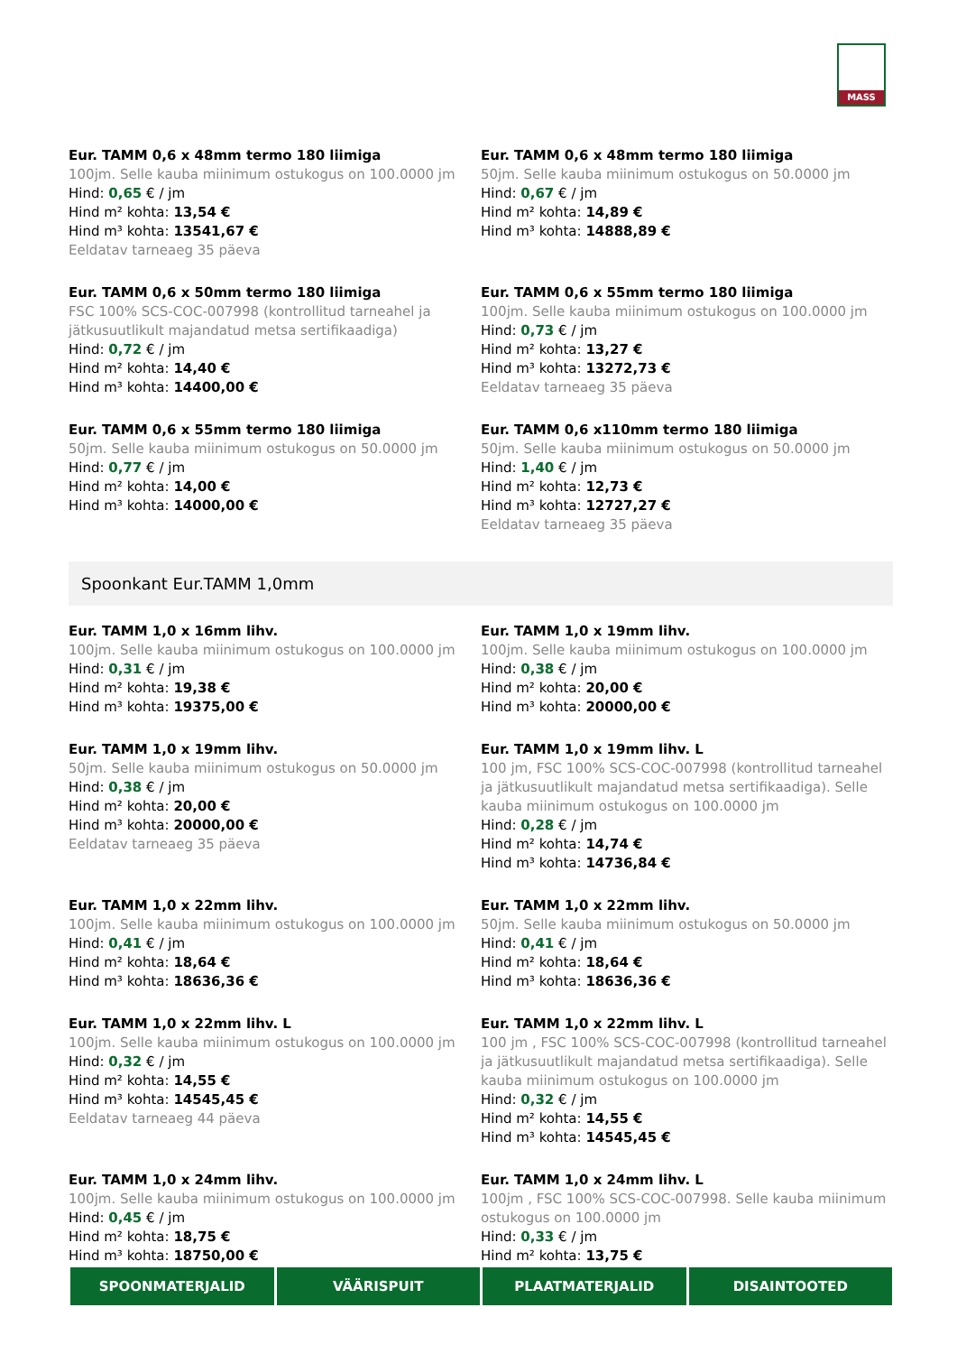MASS
Eur. TAMM 0,6 x 48mm termo 180 liimiga
100jm. Selle kauba miinimum ostukogus on 100.0000 jm
Hind: 0,65 € / jm
Hind m² kohta: 13,54 €
Hind m³ kohta: 13541,67 €
Eeldatav tarneaeg 35 päeva
Eur. TAMM 0,6 x 48mm termo 180 liimiga
50jm. Selle kauba miinimum ostukogus on 50.0000 jm
Hind: 0,67 € / jm
Hind m² kohta: 14,89 €
Hind m³ kohta: 14888,89 €
Eur. TAMM 0,6 x 50mm termo 180 liimiga
FSC 100% SCS-COC-007998 (kontrollitud tarneahel ja jätkusuutlikult majandatud metsa sertifikaadiga)
Hind: 0,72 € / jm
Hind m² kohta: 14,40 €
Hind m³ kohta: 14400,00 €
Eur. TAMM 0,6 x 55mm termo 180 liimiga
100jm. Selle kauba miinimum ostukogus on 100.0000 jm
Hind: 0,73 € / jm
Hind m² kohta: 13,27 €
Hind m³ kohta: 13272,73 €
Eeldatav tarneaeg 35 päeva
Eur. TAMM 0,6 x 55mm termo 180 liimiga
50jm. Selle kauba miinimum ostukogus on 50.0000 jm
Hind: 0,77 € / jm
Hind m² kohta: 14,00 €
Hind m³ kohta: 14000,00 €
Eur. TAMM 0,6 x110mm termo 180 liimiga
50jm. Selle kauba miinimum ostukogus on 50.0000 jm
Hind: 1,40 € / jm
Hind m² kohta: 12,73 €
Hind m³ kohta: 12727,27 €
Eeldatav tarneaeg 35 päeva
Spoonkant Eur.TAMM 1,0mm
Eur. TAMM 1,0 x 16mm lihv.
100jm. Selle kauba miinimum ostukogus on 100.0000 jm
Hind: 0,31 € / jm
Hind m² kohta: 19,38 €
Hind m³ kohta: 19375,00 €
Eur. TAMM 1,0 x 19mm lihv.
100jm. Selle kauba miinimum ostukogus on 100.0000 jm
Hind: 0,38 € / jm
Hind m² kohta: 20,00 €
Hind m³ kohta: 20000,00 €
Eur. TAMM 1,0 x 19mm lihv.
50jm. Selle kauba miinimum ostukogus on 50.0000 jm
Hind: 0,38 € / jm
Hind m² kohta: 20,00 €
Hind m³ kohta: 20000,00 €
Eeldatav tarneaeg 35 päeva
Eur. TAMM 1,0 x 19mm lihv. L
100 jm, FSC 100% SCS-COC-007998 (kontrollitud tarneahel ja jätkusuutlikult majandatud metsa sertifikaadiga). Selle kauba miinimum ostukogus on 100.0000 jm
Hind: 0,28 € / jm
Hind m² kohta: 14,74 €
Hind m³ kohta: 14736,84 €
Eur. TAMM 1,0 x 22mm lihv.
100jm. Selle kauba miinimum ostukogus on 100.0000 jm
Hind: 0,41 € / jm
Hind m² kohta: 18,64 €
Hind m³ kohta: 18636,36 €
Eur. TAMM 1,0 x 22mm lihv.
50jm. Selle kauba miinimum ostukogus on 50.0000 jm
Hind: 0,41 € / jm
Hind m² kohta: 18,64 €
Hind m³ kohta: 18636,36 €
Eur. TAMM 1,0 x 22mm lihv. L
100jm. Selle kauba miinimum ostukogus on 100.0000 jm
Hind: 0,32 € / jm
Hind m² kohta: 14,55 €
Hind m³ kohta: 14545,45 €
Eeldatav tarneaeg 44 päeva
Eur. TAMM 1,0 x 22mm lihv. L
100 jm , FSC 100% SCS-COC-007998 (kontrollitud tarneahel ja jätkusuutlikult majandatud metsa sertifikaadiga). Selle kauba miinimum ostukogus on 100.0000 jm
Hind: 0,32 € / jm
Hind m² kohta: 14,55 €
Hind m³ kohta: 14545,45 €
Eur. TAMM 1,0 x 24mm lihv.
100jm. Selle kauba miinimum ostukogus on 100.0000 jm
Hind: 0,45 € / jm
Hind m² kohta: 18,75 €
Hind m³ kohta: 18750,00 €
Eur. TAMM 1,0 x 24mm lihv. L
100jm , FSC 100% SCS-COC-007998. Selle kauba miinimum ostukogus on 100.0000 jm
Hind: 0,33 € / jm
Hind m² kohta: 13,75 €
SPOONMATERJALID VÄÄRISPUIT PLAATMATERJALID DISAINTOOTED